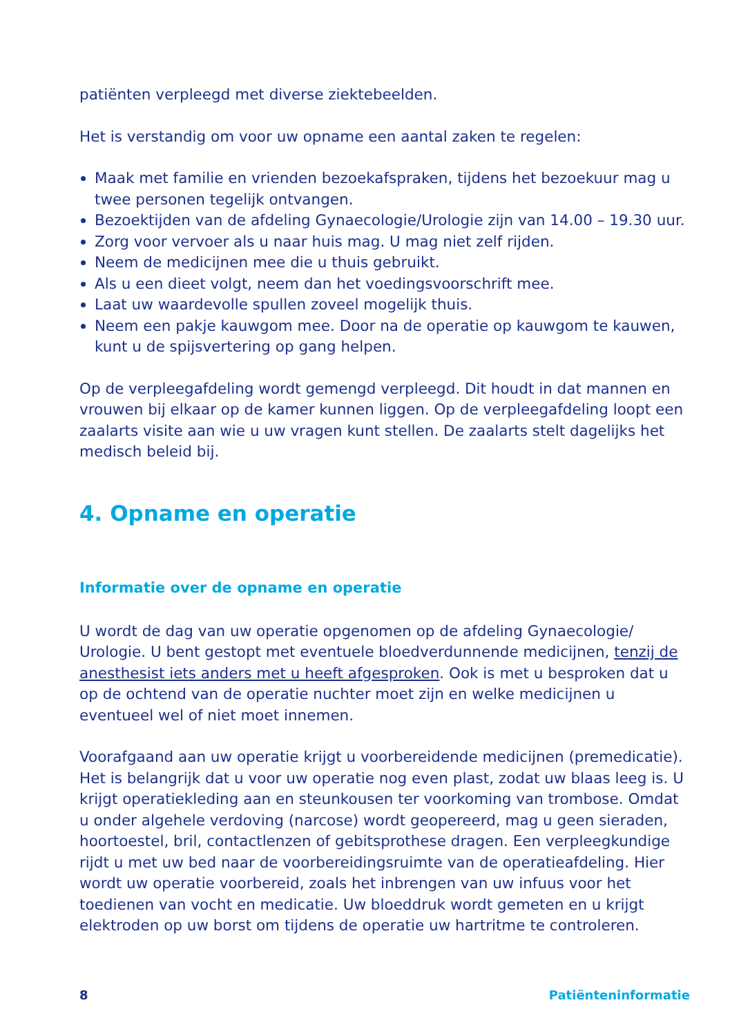patiënten verpleegd met diverse ziektebeelden.
Het is verstandig om voor uw opname een aantal zaken te regelen:
Maak met familie en vrienden bezoekafspraken, tijdens het bezoekuur mag u twee personen tegelijk ontvangen.
Bezoektijden van de afdeling Gynaecologie/Urologie zijn van 14.00 – 19.30 uur.
Zorg voor vervoer als u naar huis mag. U mag niet zelf rijden.
Neem de medicijnen mee die u thuis gebruikt.
Als u een dieet volgt, neem dan het voedingsvoorschrift mee.
Laat uw waardevolle spullen zoveel mogelijk thuis.
Neem een pakje kauwgom mee. Door na de operatie op kauwgom te kauwen, kunt u de spijsvertering op gang helpen.
Op de verpleegafdeling wordt gemengd verpleegd. Dit houdt in dat mannen en vrouwen bij elkaar op de kamer kunnen liggen. Op de verpleegafdeling loopt een zaalarts visite aan wie u uw vragen kunt stellen. De zaalarts stelt dagelijks het medisch beleid bij.
4. Opname en operatie
Informatie over de opname en operatie
U wordt de dag van uw operatie opgenomen op de afdeling Gynaecologie/ Urologie. U bent gestopt met eventuele bloedverdunnende medicijnen, tenzij de anesthesist iets anders met u heeft afgesproken. Ook is met u besproken dat u op de ochtend van de operatie nuchter moet zijn en welke medicijnen u eventueel wel of niet moet innemen.
Voorafgaand aan uw operatie krijgt u voorbereidende medicijnen (premedicatie). Het is belangrijk dat u voor uw operatie nog even plast, zodat uw blaas leeg is. U krijgt operatiekleding aan en steunkousen ter voorkoming van trombose. Omdat u onder algehele verdoving (narcose) wordt geopereerd, mag u geen sieraden, hoortoestel, bril, contactlenzen of gebitsprothese dragen. Een verpleegkundige rijdt u met uw bed naar de voorbereidingsruimte van de operatieafdeling. Hier wordt uw operatie voorbereid, zoals het inbrengen van uw infuus voor het toedienen van vocht en medicatie. Uw bloeddruk wordt gemeten en u krijgt elektroden op uw borst om tijdens de operatie uw hartritme te controleren.
8 Patiënteninformatie